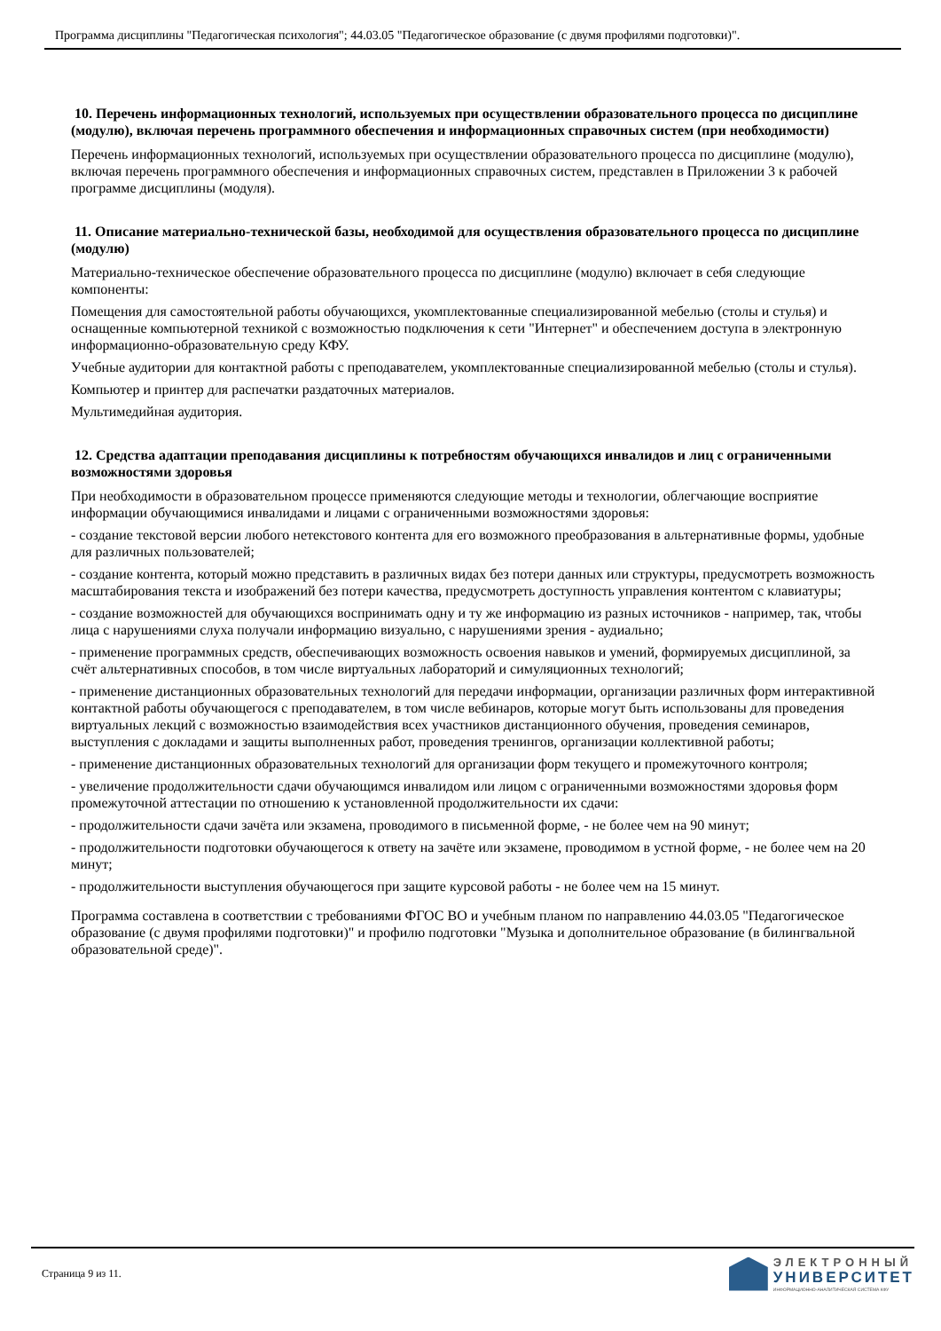Программа дисциплины "Педагогическая психология"; 44.03.05 "Педагогическое образование (с двумя профилями подготовки)".
10. Перечень информационных технологий, используемых при осуществлении образовательного процесса по дисциплине (модулю), включая перечень программного обеспечения и информационных справочных систем (при необходимости)
Перечень информационных технологий, используемых при осуществлении образовательного процесса по дисциплине (модулю), включая перечень программного обеспечения и информационных справочных систем, представлен в Приложении 3 к рабочей программе дисциплины (модуля).
11. Описание материально-технической базы, необходимой для осуществления образовательного процесса по дисциплине (модулю)
Материально-техническое обеспечение образовательного процесса по дисциплине (модулю) включает в себя следующие компоненты:
Помещения для самостоятельной работы обучающихся, укомплектованные специализированной мебелью (столы и стулья) и оснащенные компьютерной техникой с возможностью подключения к сети "Интернет" и обеспечением доступа в электронную информационно-образовательную среду КФУ.
Учебные аудитории для контактной работы с преподавателем, укомплектованные специализированной мебелью (столы и стулья).
Компьютер и принтер для распечатки раздаточных материалов.
Мультимедийная аудитория.
12. Средства адаптации преподавания дисциплины к потребностям обучающихся инвалидов и лиц с ограниченными возможностями здоровья
При необходимости в образовательном процессе применяются следующие методы и технологии, облегчающие восприятие информации обучающимися инвалидами и лицами с ограниченными возможностями здоровья:
- создание текстовой версии любого нетекстового контента для его возможного преобразования в альтернативные формы, удобные для различных пользователей;
- создание контента, который можно представить в различных видах без потери данных или структуры, предусмотреть возможность масштабирования текста и изображений без потери качества, предусмотреть доступность управления контентом с клавиатуры;
- создание возможностей для обучающихся воспринимать одну и ту же информацию из разных источников - например, так, чтобы лица с нарушениями слуха получали информацию визуально, с нарушениями зрения - аудиально;
- применение программных средств, обеспечивающих возможность освоения навыков и умений, формируемых дисциплиной, за счёт альтернативных способов, в том числе виртуальных лабораторий и симуляционных технологий;
- применение дистанционных образовательных технологий для передачи информации, организации различных форм интерактивной контактной работы обучающегося с преподавателем, в том числе вебинаров, которые могут быть использованы для проведения виртуальных лекций с возможностью взаимодействия всех участников дистанционного обучения, проведения семинаров, выступления с докладами и защиты выполненных работ, проведения тренингов, организации коллективной работы;
- применение дистанционных образовательных технологий для организации форм текущего и промежуточного контроля;
- увеличение продолжительности сдачи обучающимся инвалидом или лицом с ограниченными возможностями здоровья форм промежуточной аттестации по отношению к установленной продолжительности их сдачи:
- продолжительности сдачи зачёта или экзамена, проводимого в письменной форме, - не более чем на 90 минут;
- продолжительности подготовки обучающегося к ответу на зачёте или экзамене, проводимом в устной форме, - не более чем на 20 минут;
- продолжительности выступления обучающегося при защите курсовой работы - не более чем на 15 минут.
Программа составлена в соответствии с требованиями ФГОС ВО и учебным планом по направлению 44.03.05 "Педагогическое образование (с двумя профилями подготовки)" и профилю подготовки "Музыка и дополнительное образование (в билингвальной образовательной среде)".
Страница 9 из 11.
ЭЛЕКТРОННЫЙ
УНИВЕРСИТЕТ
ИНФОРМАЦИОННО-АНАЛИТИЧЕСКАЯ СИСТЕМА КФУ